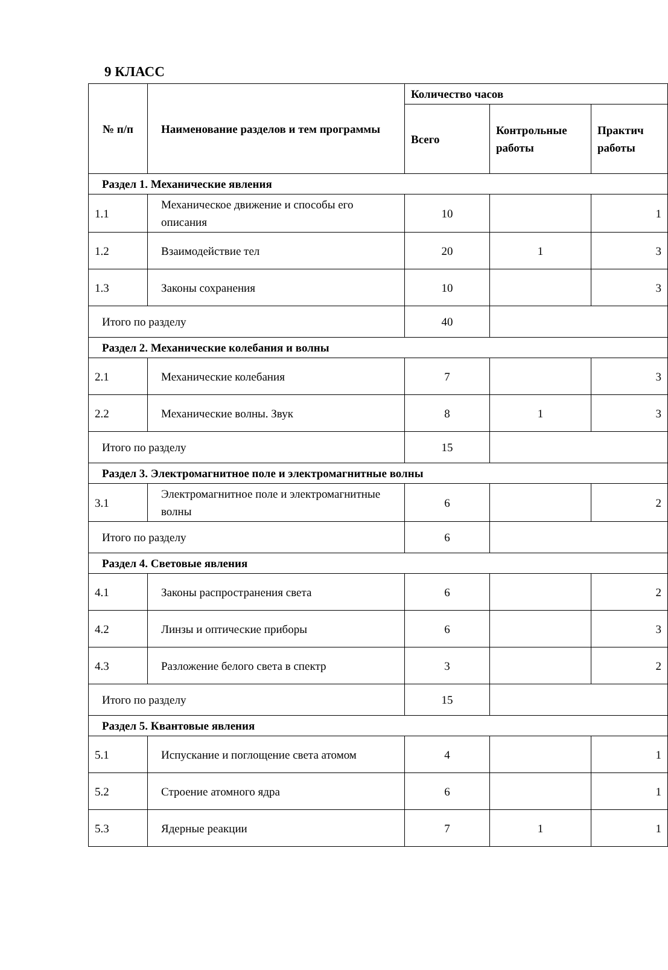9 КЛАСС
| № п/п | Наименование разделов и тем программы | Количество часов | | |
| --- | --- | --- | --- | --- |
| | | Всего | Контрольные работы | Практич работы |
| Раздел 1. Механические явления | | | | |
| 1.1 | Механическое движение и способы его описания | 10 | | 1 |
| 1.2 | Взаимодействие тел | 20 | 1 | 3 |
| 1.3 | Законы сохранения | 10 | | 3 |
| Итого по разделу | | 40 | | |
| Раздел 2. Механические колебания и волны | | | | |
| 2.1 | Механические колебания | 7 | | 3 |
| 2.2 | Механические волны. Звук | 8 | 1 | 3 |
| Итого по разделу | | 15 | | |
| Раздел 3. Электромагнитное поле и электромагнитные волны | | | | |
| 3.1 | Электромагнитное поле и электромагнитные волны | 6 | | 2 |
| Итого по разделу | | 6 | | |
| Раздел 4. Световые явления | | | | |
| 4.1 | Законы распространения света | 6 | | 2 |
| 4.2 | Линзы и оптические приборы | 6 | | 3 |
| 4.3 | Разложение белого света в спектр | 3 | | 2 |
| Итого по разделу | | 15 | | |
| Раздел 5. Квантовые явления | | | | |
| 5.1 | Испускание и поглощение света атомом | 4 | | 1 |
| 5.2 | Строение атомного ядра | 6 | | 1 |
| 5.3 | Ядерные реакции | 7 | 1 | 1 |